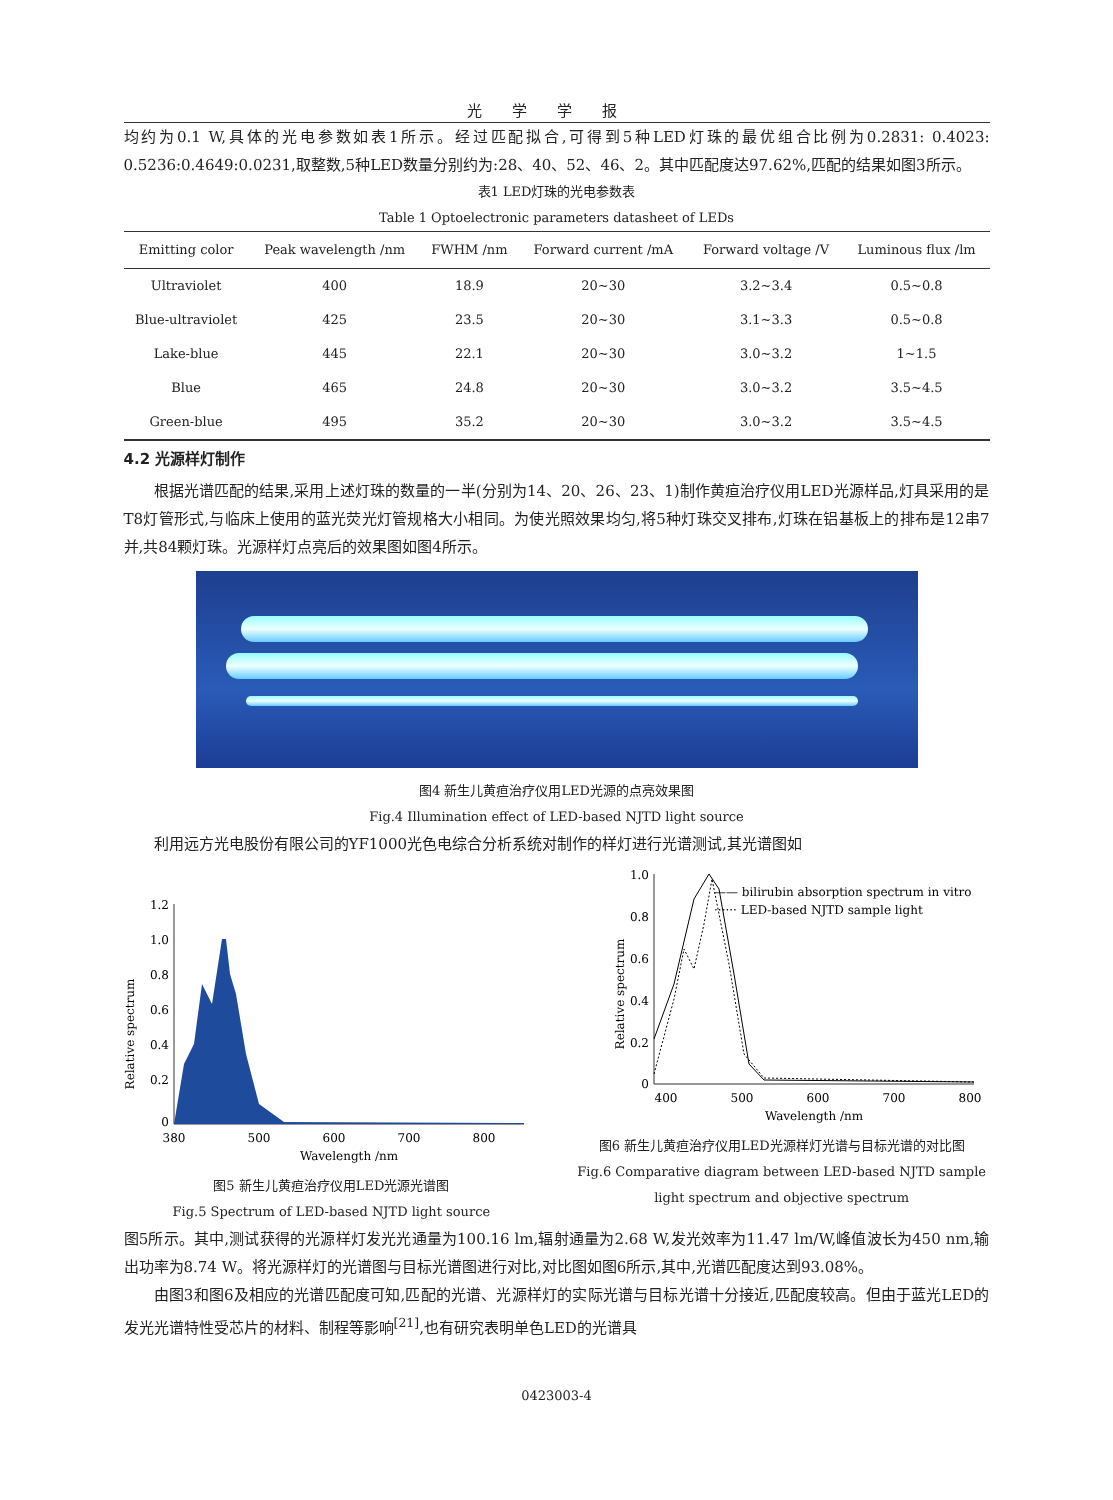光学学报
均约为0.1 W,具体的光电参数如表1所示。经过匹配拟合,可得到5种LED灯珠的最优组合比例为0.2831: 0.4023: 0.5236:0.4649:0.0231,取整数,5种LED数量分别约为:28、40、52、46、2。其中匹配度达97.62%,匹配的结果如图3所示。
表1 LED灯珠的光电参数表
Table 1 Optoelectronic parameters datasheet of LEDs
| Emitting color | Peak wavelength /nm | FWHM /nm | Forward current /mA | Forward voltage /V | Luminous flux /lm |
| --- | --- | --- | --- | --- | --- |
| Ultraviolet | 400 | 18.9 | 20~30 | 3.2~3.4 | 0.5~0.8 |
| Blue-ultraviolet | 425 | 23.5 | 20~30 | 3.1~3.3 | 0.5~0.8 |
| Lake-blue | 445 | 22.1 | 20~30 | 3.0~3.2 | 1~1.5 |
| Blue | 465 | 24.8 | 20~30 | 3.0~3.2 | 3.5~4.5 |
| Green-blue | 495 | 35.2 | 20~30 | 3.0~3.2 | 3.5~4.5 |
4.2 光源样灯制作
根据光谱匹配的结果,采用上述灯珠的数量的一半(分别为14、20、26、23、1)制作黄疸治疗仪用LED光源样品,灯具采用的是T8灯管形式,与临床上使用的蓝光荧光灯管规格大小相同。为使光照效果均匀,将5种灯珠交叉排布,灯珠在铝基板上的排布是12串7并,共84颗灯珠。光源样灯点亮后的效果图如图4所示。
图4 新生儿黄疸治疗仪用LED光源的点亮效果图
Fig.4 Illumination effect of LED-based NJTD light source
利用远方光电股份有限公司的YF1000光色电综合分析系统对制作的样灯进行光谱测试,其光谱图如
Relative spectrum
1.2
1.0
0.8
0.6
0.4
0.2
0
380
500
600
700
800
Wavelength /nm
图5 新生儿黄疸治疗仪用LED光源光谱图
Fig.5 Spectrum of LED-based NJTD light source
Relative spectrum
1.0
0.8
0.6
0.4
0.2
0
—— bilirubin absorption spectrum in vitro
······ LED-based NJTD sample light
400
500
600
700
800
Wavelength /nm
图6 新生儿黄疸治疗仪用LED光源样灯光谱与目标光谱的对比图
Fig.6 Comparative diagram between LED-based NJTD sample light spectrum and objective spectrum
图5所示。其中,测试获得的光源样灯发光光通量为100.16 lm,辐射通量为2.68 W,发光效率为11.47 lm/W,峰值波长为450 nm,输出功率为8.74 W。将光源样灯的光谱图与目标光谱图进行对比,对比图如图6所示,其中,光谱匹配度达到93.08%。
由图3和图6及相应的光谱匹配度可知,匹配的光谱、光源样灯的实际光谱与目标光谱十分接近,匹配度较高。但由于蓝光LED的发光光谱特性受芯片的材料、制程等影响<sup>[21]</sup>,也有研究表明单色LED的光谱具
0423003-4